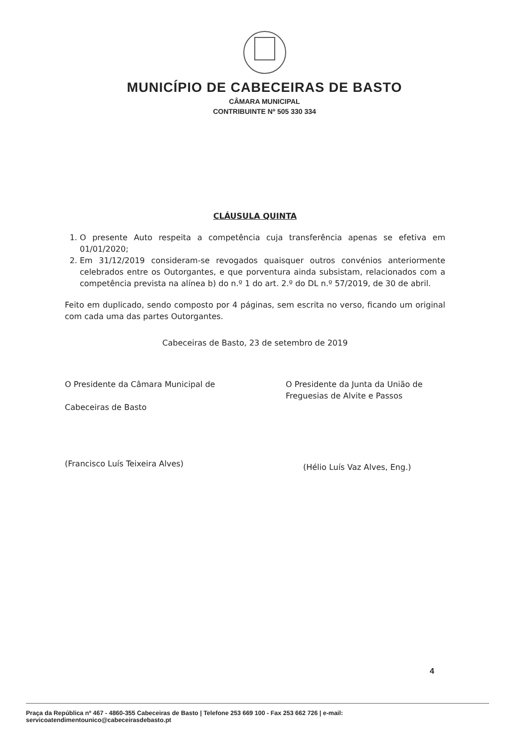MUNICÍPIO DE CABECEIRAS DE BASTO
CÂMARA MUNICIPAL
CONTRIBUINTE Nº 505 330 334
CLÁUSULA QUINTA
1. O presente Auto respeita a competência cuja transferência apenas se efetiva em 01/01/2020;
2. Em 31/12/2019 consideram-se revogados quaisquer outros convénios anteriormente celebrados entre os Outorgantes, e que porventura ainda subsistam, relacionados com a competência prevista na alínea b) do n.º 1 do art. 2.º do DL n.º 57/2019, de 30 de abril.
Feito em duplicado, sendo composto por 4 páginas, sem escrita no verso, ficando um original com cada uma das partes Outorgantes.
Cabeceiras de Basto, 23 de setembro de 2019
O Presidente da Câmara Municipal de
Cabeceiras de Basto
(Francisco Luís Teixeira Alves)
O Presidente da Junta da União de Freguesias de Alvite e Passos
(Hélio Luís Vaz Alves, Eng.)
4
Praça da República nº 467 - 4860-355 Cabeceiras de Basto | Telefone 253 669 100 - Fax 253 662 726 | e-mail: servicoatendimentounico@cabeceirasdebasto.pt